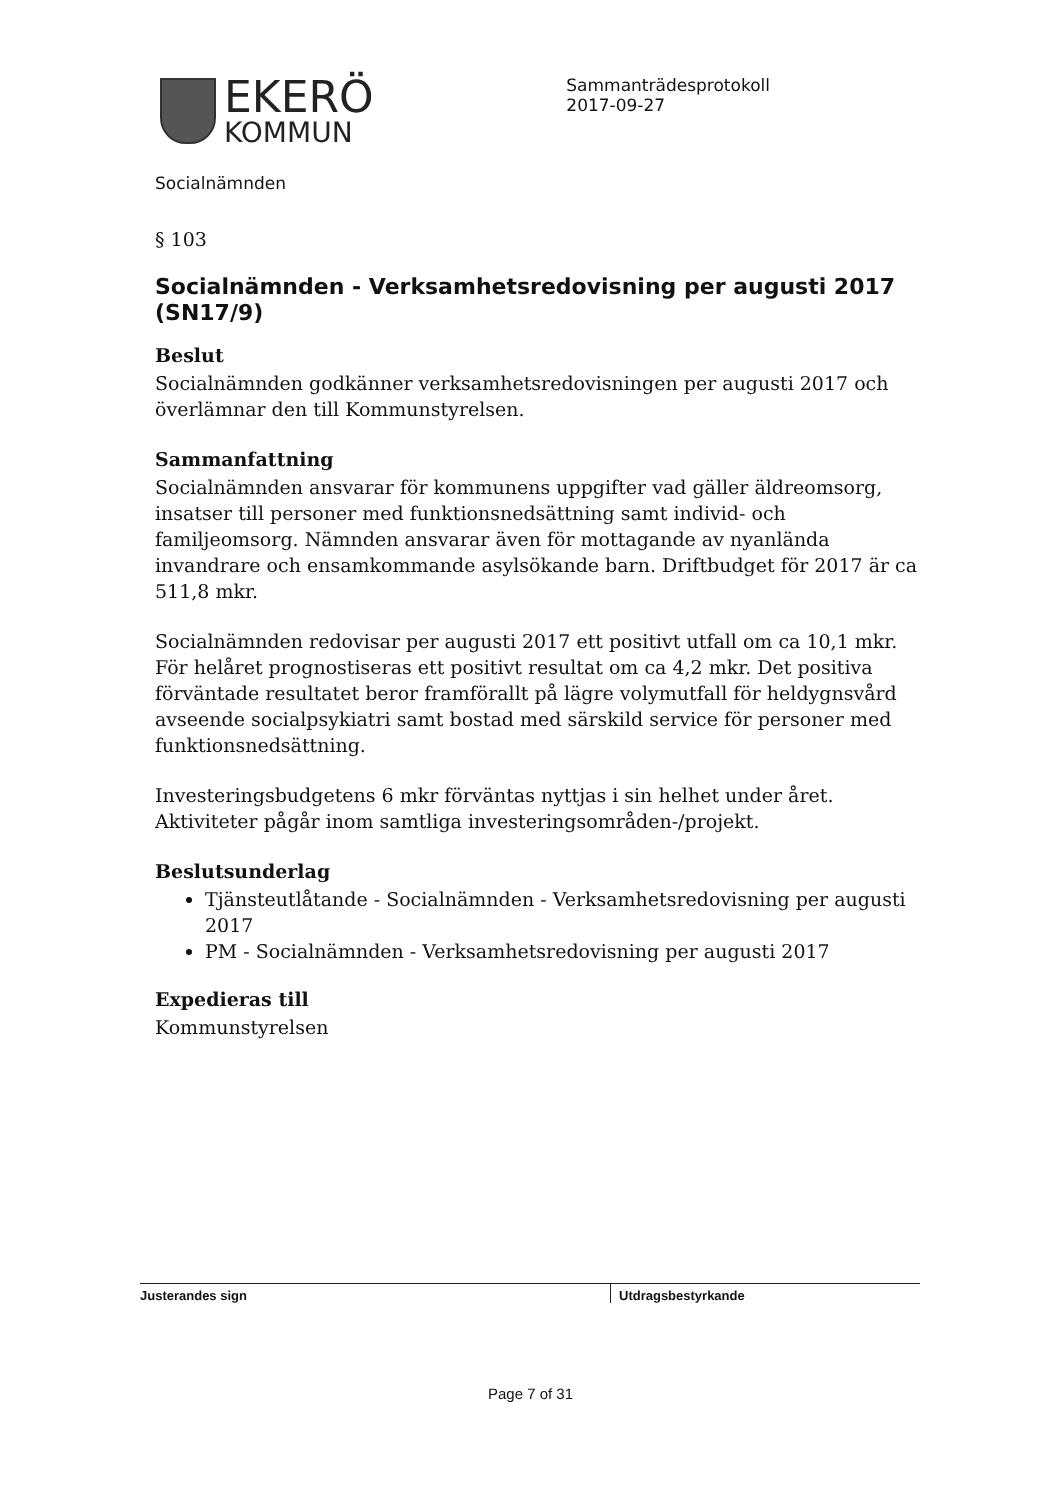EKERÖ
KOMMUN
Sammanträdesprotokoll
2017-09-27
Socialnämnden
§ 103
Socialnämnden - Verksamhetsredovisning per augusti 2017 (SN17/9)
Beslut
Socialnämnden godkänner verksamhetsredovisningen per augusti 2017 och överlämnar den till Kommunstyrelsen.
Sammanfattning
Socialnämnden ansvarar för kommunens uppgifter vad gäller äldreomsorg, insatser till personer med funktionsnedsättning samt individ- och familjeomsorg. Nämnden ansvarar även för mottagande av nyanlända invandrare och ensamkommande asylsökande barn. Driftbudget för 2017 är ca 511,8 mkr.
Socialnämnden redovisar per augusti 2017 ett positivt utfall om ca 10,1 mkr. För helåret prognostiseras ett positivt resultat om ca 4,2 mkr. Det positiva förväntade resultatet beror framförallt på lägre volymutfall för heldygnsvård avseende socialpsykiatri samt bostad med särskild service för personer med funktionsnedsättning.
Investeringsbudgetens 6 mkr förväntas nyttjas i sin helhet under året. Aktiviteter pågår inom samtliga investeringsområden-/projekt.
Beslutsunderlag
Tjänsteutlåtande - Socialnämnden - Verksamhetsredovisning per augusti 2017
PM - Socialnämnden - Verksamhetsredovisning per augusti 2017
Expedieras till
Kommunstyrelsen
Justerandes sign Utdragsbestyrkande
Page 7 of 31